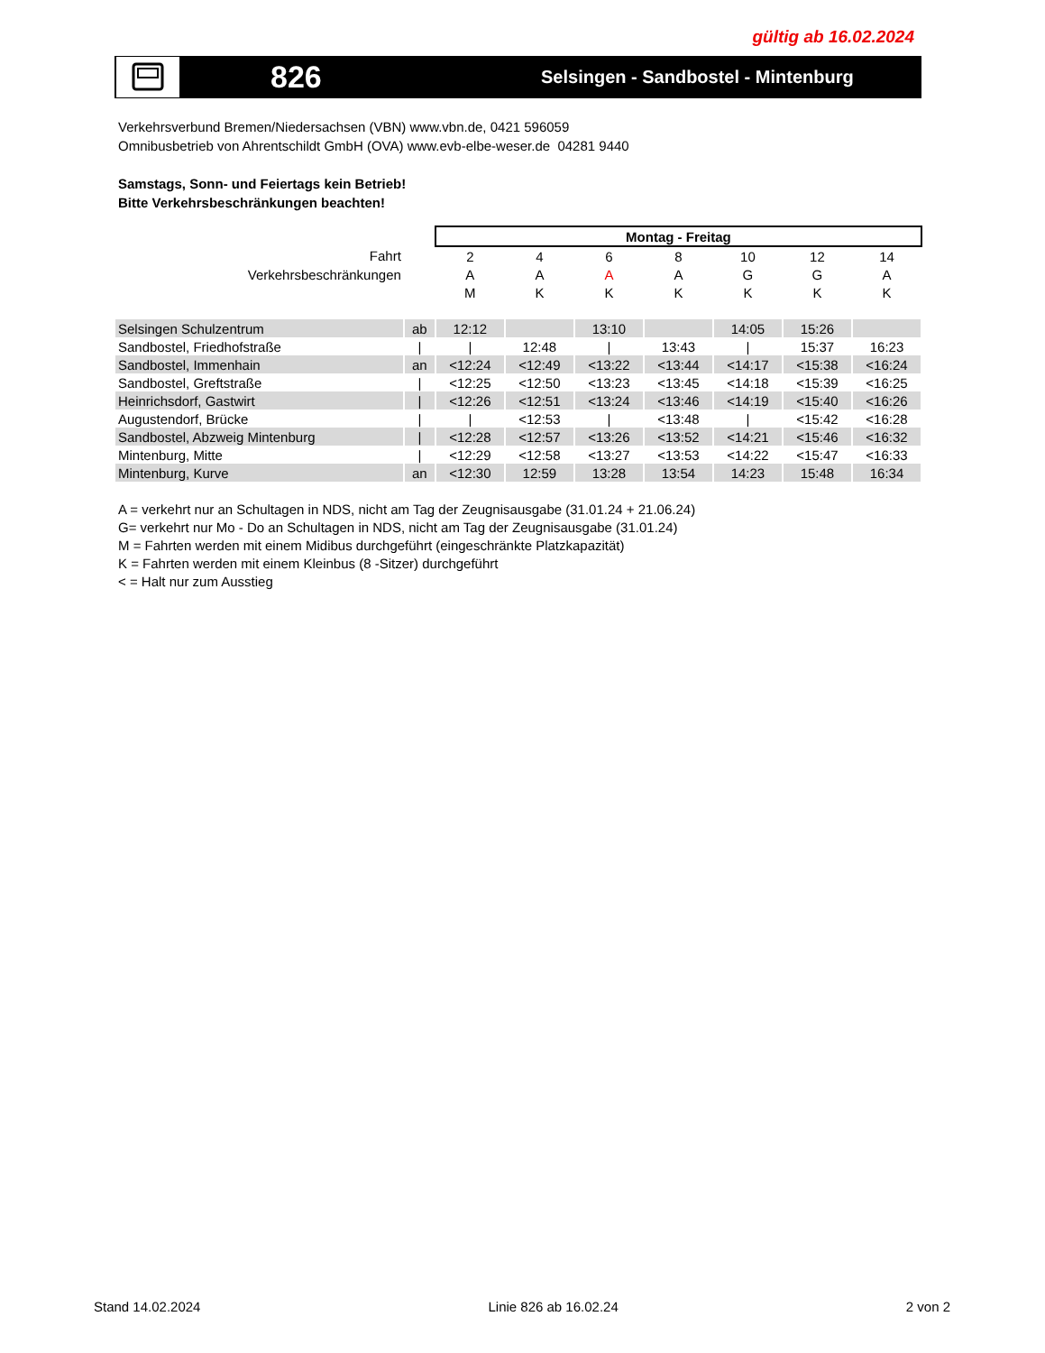gültig ab 16.02.2024
826
Selsingen - Sandbostel - Mintenburg
Verkehrsverbund Bremen/Niedersachsen (VBN) www.vbn.de, 0421 596059
Omnibusbetrieb von Ahrentschildt GmbH (OVA) www.evb-elbe-weser.de 04281 9440
Samstags, Sonn- und Feiertags kein Betrieb!
Bitte Verkehrsbeschränkungen beachten!
| | | Montag - Freitag | | | | | | |
| Fahrt | | 2 | 4 | 6 | 8 | 10 | 12 | 14 |
| Verkehrsbeschränkungen | | A | A | A | A | G | G | A |
| | | M | K | K | K | K | K | K |
| Selsingen Schulzentrum | ab | 12:12 | | 13:10 | | 14:05 | 15:26 | |
| Sandbostel, Friedhofstraße | / | / | 12:48 | / | 13:43 | / | 15:37 | 16:23 |
| Sandbostel, Immenhain | an | <12:24 | <12:49 | <13:22 | <13:44 | <14:17 | <15:38 | <16:24 |
| Sandbostel, Greftstraße | / | <12:25 | <12:50 | <13:23 | <13:45 | <14:18 | <15:39 | <16:25 |
| Heinrichsdorf, Gastwirt | / | <12:26 | <12:51 | <13:24 | <13:46 | <14:19 | <15:40 | <16:26 |
| Augustendorf, Brücke | / | / | <12:53 | / | <13:48 | / | <15:42 | <16:28 |
| Sandbostel, Abzweig Mintenburg | / | <12:28 | <12:57 | <13:26 | <13:52 | <14:21 | <15:46 | <16:32 |
| Mintenburg, Mitte | / | <12:29 | <12:58 | <13:27 | <13:53 | <14:22 | <15:47 | <16:33 |
| Mintenburg, Kurve | an | <12:30 | 12:59 | 13:28 | 13:54 | 14:23 | 15:48 | 16:34 |
A = verkehrt nur an Schultagen in NDS, nicht am Tag der Zeugnisausgabe (31.01.24 + 21.06.24)
G= verkehrt nur Mo - Do an Schultagen in NDS, nicht am Tag der Zeugnisausgabe (31.01.24)
M = Fahrten werden mit einem Midibus durchgeführt (eingeschränkte Platzkapazität)
K = Fahrten werden mit einem Kleinbus (8 -Sitzer) durchgeführt
< = Halt nur zum Ausstieg
Stand 14.02.2024 Linie 826 ab 16.02.24 2 von 2